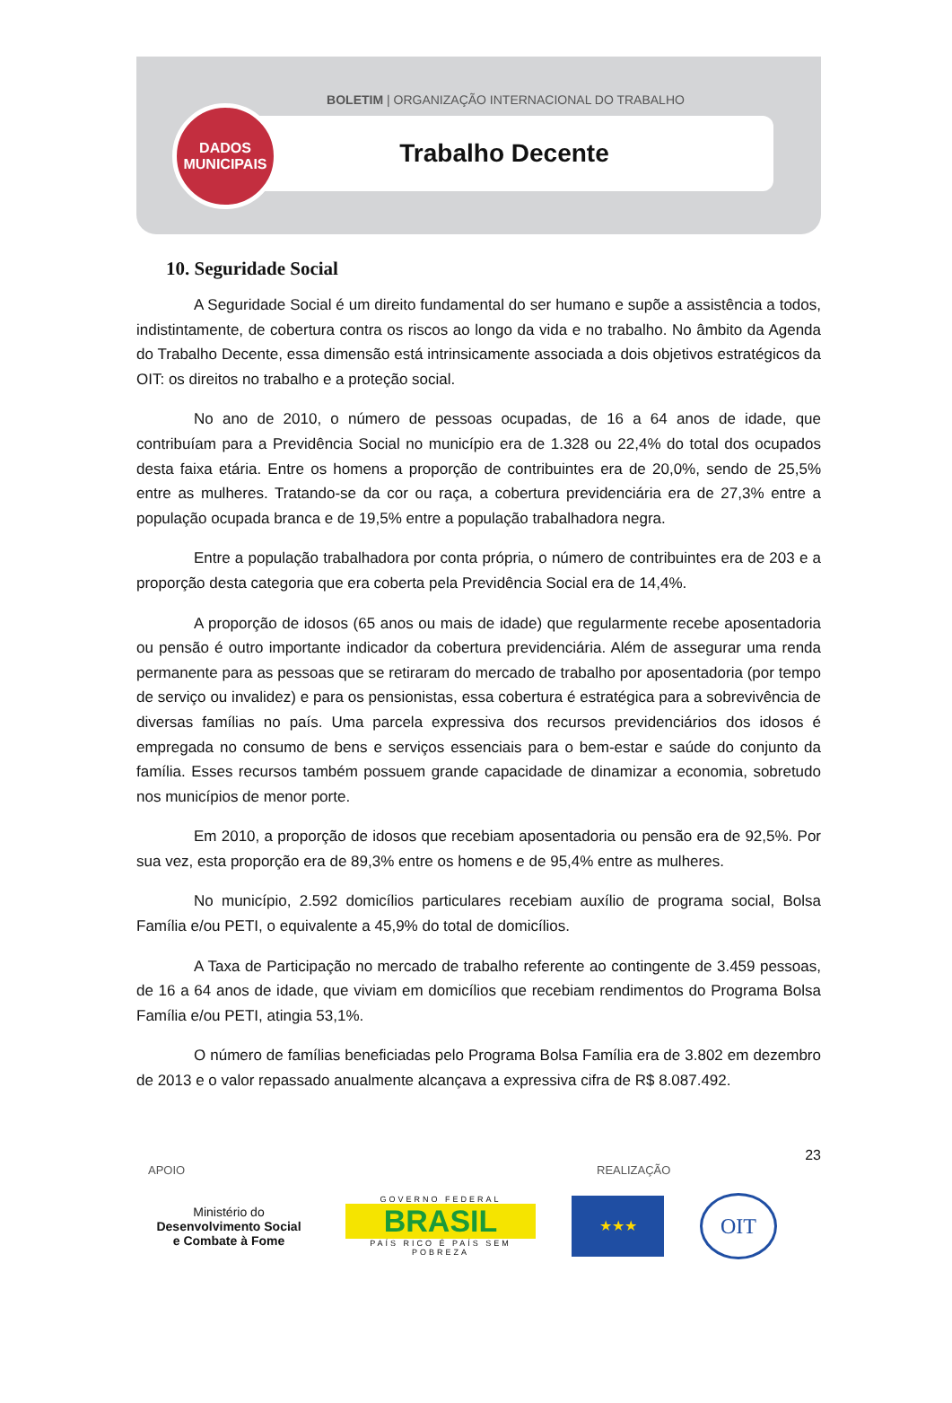BOLETIM | ORGANIZAÇÃO INTERNACIONAL DO TRABALHO
Trabalho Decente
DADOS
MUNICIPAIS
10. Seguridade Social
A Seguridade Social é um direito fundamental do ser humano e supõe a assistência a todos, indistintamente, de cobertura contra os riscos ao longo da vida e no trabalho. No âmbito da Agenda do Trabalho Decente, essa dimensão está intrinsicamente associada a dois objetivos estratégicos da OIT: os direitos no trabalho e a proteção social.
No ano de 2010, o número de pessoas ocupadas, de 16 a 64 anos de idade, que contribuíam para a Previdência Social no município era de 1.328 ou 22,4% do total dos ocupados desta faixa etária. Entre os homens a proporção de contribuintes era de 20,0%, sendo de 25,5% entre as mulheres. Tratando-se da cor ou raça, a cobertura previdenciária era de 27,3% entre a população ocupada branca e de 19,5% entre a população trabalhadora negra.
Entre a população trabalhadora por conta própria, o número de contribuintes era de 203 e a proporção desta categoria que era coberta pela Previdência Social era de 14,4%.
A proporção de idosos (65 anos ou mais de idade) que regularmente recebe aposentadoria ou pensão é outro importante indicador da cobertura previdenciária. Além de assegurar uma renda permanente para as pessoas que se retiraram do mercado de trabalho por aposentadoria (por tempo de serviço ou invalidez) e para os pensionistas, essa cobertura é estratégica para a sobrevivência de diversas famílias no país. Uma parcela expressiva dos recursos previdenciários dos idosos é empregada no consumo de bens e serviços essenciais para o bem-estar e saúde do conjunto da família. Esses recursos também possuem grande capacidade de dinamizar a economia, sobretudo nos municípios de menor porte.
Em 2010, a proporção de idosos que recebiam aposentadoria ou pensão era de 92,5%. Por sua vez, esta proporção era de 89,3% entre os homens e de 95,4% entre as mulheres.
No município, 2.592 domicílios particulares recebiam auxílio de programa social, Bolsa Família e/ou PETI, o equivalente a 45,9% do total de domicílios.
A Taxa de Participação no mercado de trabalho referente ao contingente de 3.459 pessoas, de 16 a 64 anos de idade, que viviam em domicílios que recebiam rendimentos do Programa Bolsa Família e/ou PETI, atingia 53,1%.
O número de famílias beneficiadas pelo Programa Bolsa Família era de 3.802 em dezembro de 2013 e o valor repassado anualmente alcançava a expressiva cifra de R$ 8.087.492.
23
APOIO REALIZAÇÃO
Ministério do
Desenvolvimento Social
e Combate à Fome
GOVERNO FEDERAL
BRASIL
PAÍS RICO É PAÍS SEM POBREZA
★★★
OIT